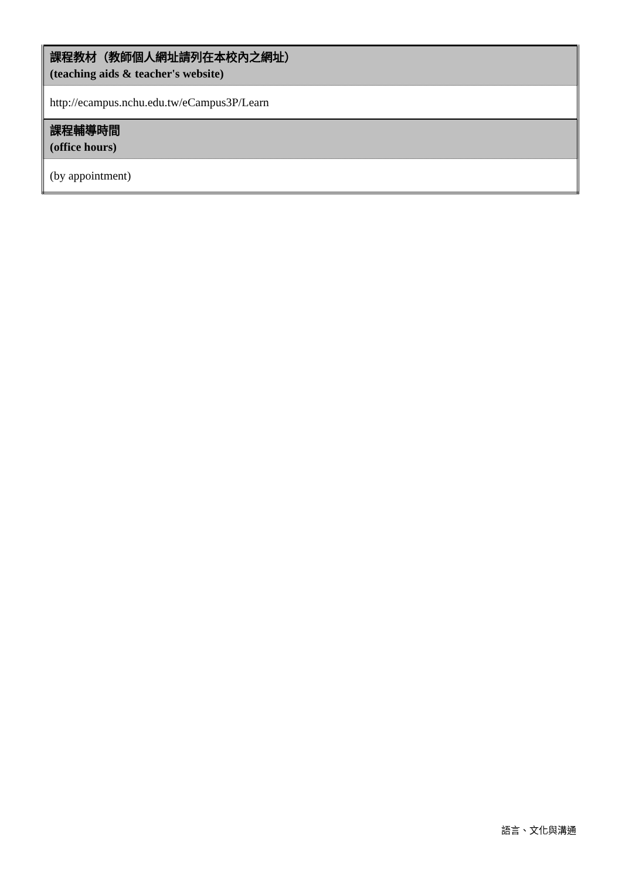| 課程教材（教師個人網址請列在本校內之網址） (teaching aids & teacher's website) |
| http://ecampus.nchu.edu.tw/eCampus3P/Learn |
| 課程輔導時間 (office hours) |
| (by appointment) |
語言、文化與溝通